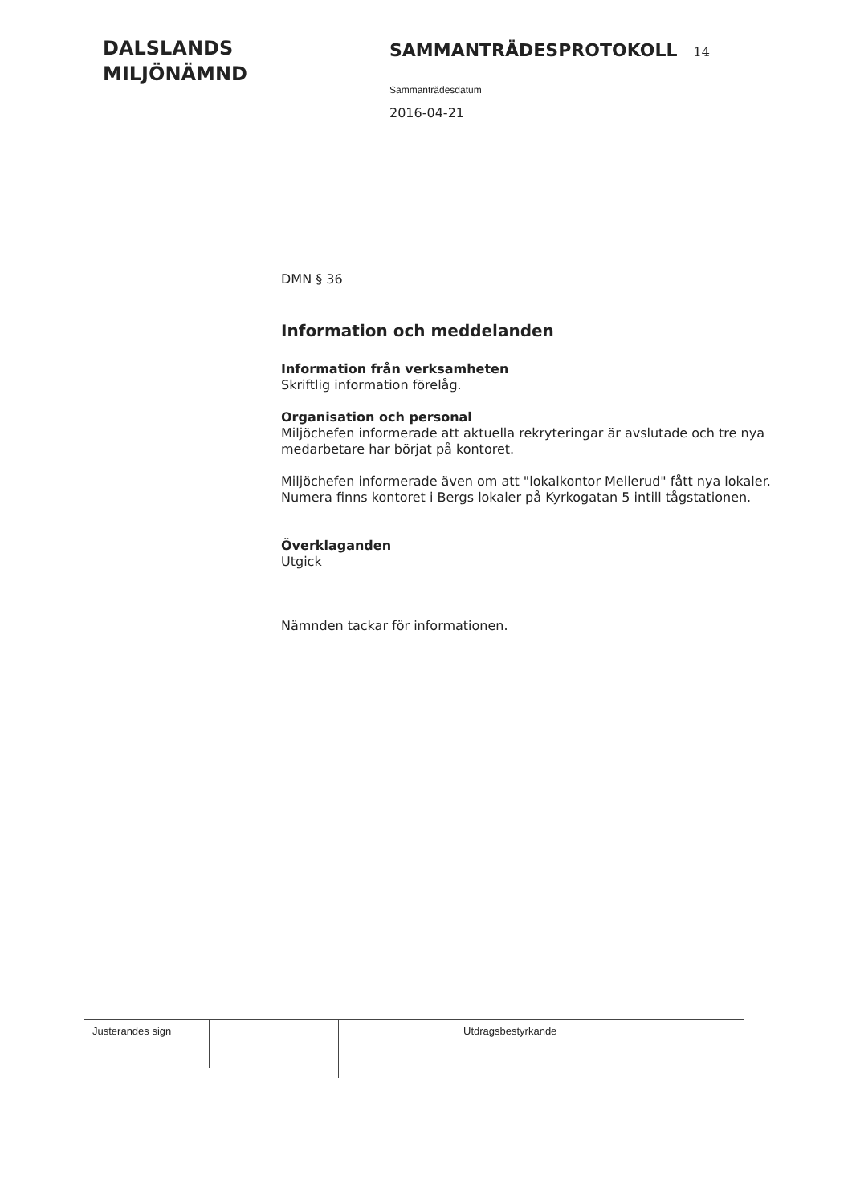DALSLANDS
MILJÖNÄMND
SAMMANTRÄDESPROTOKOLL 14
Sammanträdesdatum
2016-04-21
DMN § 36
Information och meddelanden
Information från verksamheten
Skriftlig information förelåg.
Organisation och personal
Miljöchefen informerade att aktuella rekryteringar är avslutade och tre nya medarbetare har börjat på kontoret.
Miljöchefen informerade även om att "lokalkontor Mellerud" fått nya lokaler. Numera finns kontoret i Bergs lokaler på Kyrkogatan 5 intill tågstationen.
Överklaganden
Utgick
Nämnden tackar för informationen.
Justerandes sign
Utdragsbestyrkande